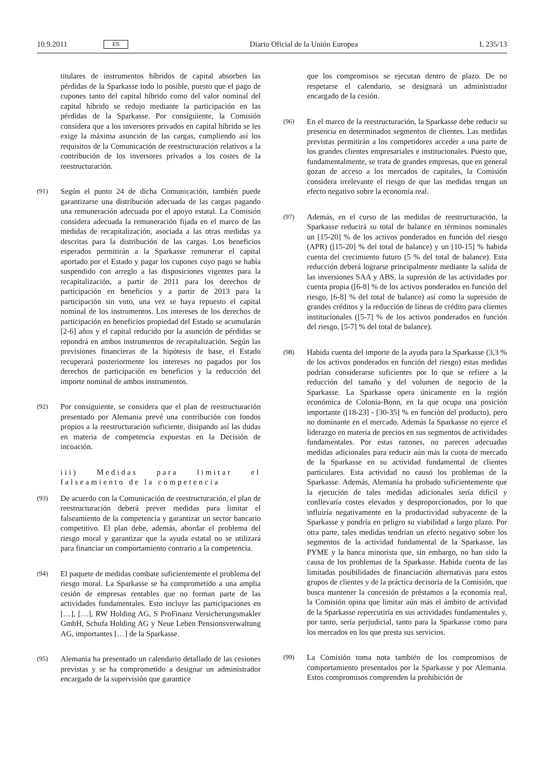10.9.2011 ES Diario Oficial de la Unión Europea L 235/13
titulares de instrumentos híbridos de capital absorben las pérdidas de la Sparkasse todo lo posible, puesto que el pago de cupones tanto del capital híbrido como del valor nominal del capital híbrido se redujo mediante la participación en las pérdidas de la Sparkasse. Por consiguiente, la Comisión considera que a los inversores privados en capital híbrido se les exige la máxima asunción de las cargas, cumpliendo así los requisitos de la Comunicación de reestructuración relativos a la contribución de los inversores privados a los costes de la reestructuración.
(91)
Según el punto 24 de dicha Comunicación, también puede garantizarse una distribución adecuada de las cargas pagando una remuneración adecuada por el apoyo estatal. La Comisión considera adecuada la remuneración fijada en el marco de las medidas de recapitalización, asociada a las otras medidas ya descritas para la distribución de las cargas. Los beneficios esperados permitirán a la Sparkasse remunerar el capital aportado por el Estado y pagar los cupones cuyo pago se había suspendido con arreglo a las disposiciones vigentes para la recapitalización, a partir de 2011 para los derechos de participación en beneficios y a partir de 2013 para la participación sin voto, una vez se haya repuesto el capital nominal de los instrumentos. Los intereses de los derechos de participación en beneficios propiedad del Estado se acumularán [2-6] años y el capital reducido por la asunción de pérdidas se repondrá en ambos instrumentos de recapitalización. Según las previsiones financieras de la hipótesis de base, el Estado recuperará posteriormente los intereses no pagados por los derechos de participación en beneficios y la reducción del importe nominal de ambos instrumentos.
(92)
Por consiguiente, se considera que el plan de reestructuración presentado por Alemania prevé una contribución con fondos propios a la reestructuración suficiente, disipando así las dudas en materia de competencia expuestas en la Decisión de incoación.
iii) Medidas para limitar el falseamiento de la competencia
(93)
De acuerdo con la Comunicación de reestructuración, el plan de reestructuración deberá prever medidas para limitar el falseamiento de la competencia y garantizar un sector bancario competitivo. El plan debe, además, abordar el problema del riesgo moral y garantizar que la ayuda estatal no se utilizará para financiar un comportamiento contrario a la competencia.
(94)
El paquete de medidas combate suficientemente el problema del riesgo moral. La Sparkasse se ha comprometido a una amplia cesión de empresas rentables que no forman parte de las actividades fundamentales. Esto incluye las participaciones en […], […], RW Holding AG, S ProFinanz Versicherungsmakler GmbH, Schufa Holding AG y Neue Leben Pensionsverwaltung AG, importantes […] de la Sparkasse.
(95)
Alemania ha presentado un calendario detallado de las cesiones previstas y se ha comprometido a designar un administrador encargado de la supervisión que garantice
que los compromisos se ejecutan dentro de plazo. De no respetarse el calendario, se designará un administrador encargado de la cesión.
(96)
En el marco de la reestructuración, la Sparkasse debe reducir su presencia en determinados segmentos de clientes. Las medidas previstas permitirán a los competidores acceder a una parte de los grandes clientes empresariales e institucionales. Puesto que, fundamentalmente, se trata de grandes empresas, que en general gozan de acceso a los mercados de capitales, la Comisión considera irrelevante el riesgo de que las medidas tengan un efecto negativo sobre la economía real.
(97)
Además, en el curso de las medidas de reestructuración, la Sparkasse reducirá su total de balance en términos nominales un [15-20] % de los activos ponderados en función del riesgo (APR) ([15-20] % del total de balance) y un [10-15] % habida cuenta del crecimiento futuro (5 % del total de balance). Esta reducción deberá lograrse principalmente mediante la salida de las inversiones SAA y ABS, la supresión de las actividades por cuenta propia ([6-8] % de los activos ponderados en función del riesgo, [6-8] % del total de balance) así como la supresión de grandes créditos y la reducción de líneas de crédito para clientes institucionales ([5-7] % de los activos ponderados en función del riesgo, [5-7] % del total de balance).
(98)
Habida cuenta del importe de la ayuda para la Sparkasse (3,3 % de los activos ponderados en función del riesgo) estas medidas podrían considerarse suficientes por lo que se refiere a la reducción del tamaño y del volumen de negocio de la Sparkasse. La Sparkasse opera únicamente en la región económica de Colonia-Bonn, en la que ocupa una posición importante ([18-23] - [30-35] % en función del producto), pero no dominante en el mercado. Además la Sparkasse no ejerce el liderazgo en materia de precios en sus segmentos de actividades fundamentales. Por estas razones, no parecen adecuadas medidas adicionales para reducir aún más la cuota de mercado de la Sparkasse en su actividad fundamental de clientes particulares. Esta actividad no causó los problemas de la Sparkasse. Además, Alemania ha probado suficientemente que la ejecución de tales medidas adicionales sería difícil y conllevaría costes elevados y desproporcionados, por lo que influiría negativamente en la productividad subyacente de la Sparkasse y pondría en peligro su viabilidad a largo plazo. Por otra parte, tales medidas tendrían un efecto negativo sobre los segmentos de la actividad fundamental de la Sparkasse, las PYME y la banca minorista que, sin embargo, no han sido la causa de los problemas de la Sparkasse. Habida cuenta de las limitadas posibilidades de financiación alternativas para estos grupos de clientes y de la práctica decisoria de la Comisión, que busca mantener la concesión de préstamos a la economía real, la Comisión opina que limitar aún más el ámbito de actividad de la Sparkasse repercutiría en sus actividades fundamentales y, por tanto, sería perjudicial, tanto para la Sparkasse como para los mercados en los que presta sus servicios.
(99)
La Comisión toma nota también de los compromisos de comportamiento presentados por la Sparkasse y por Alemania. Estos compromisos comprenden la prohibición de